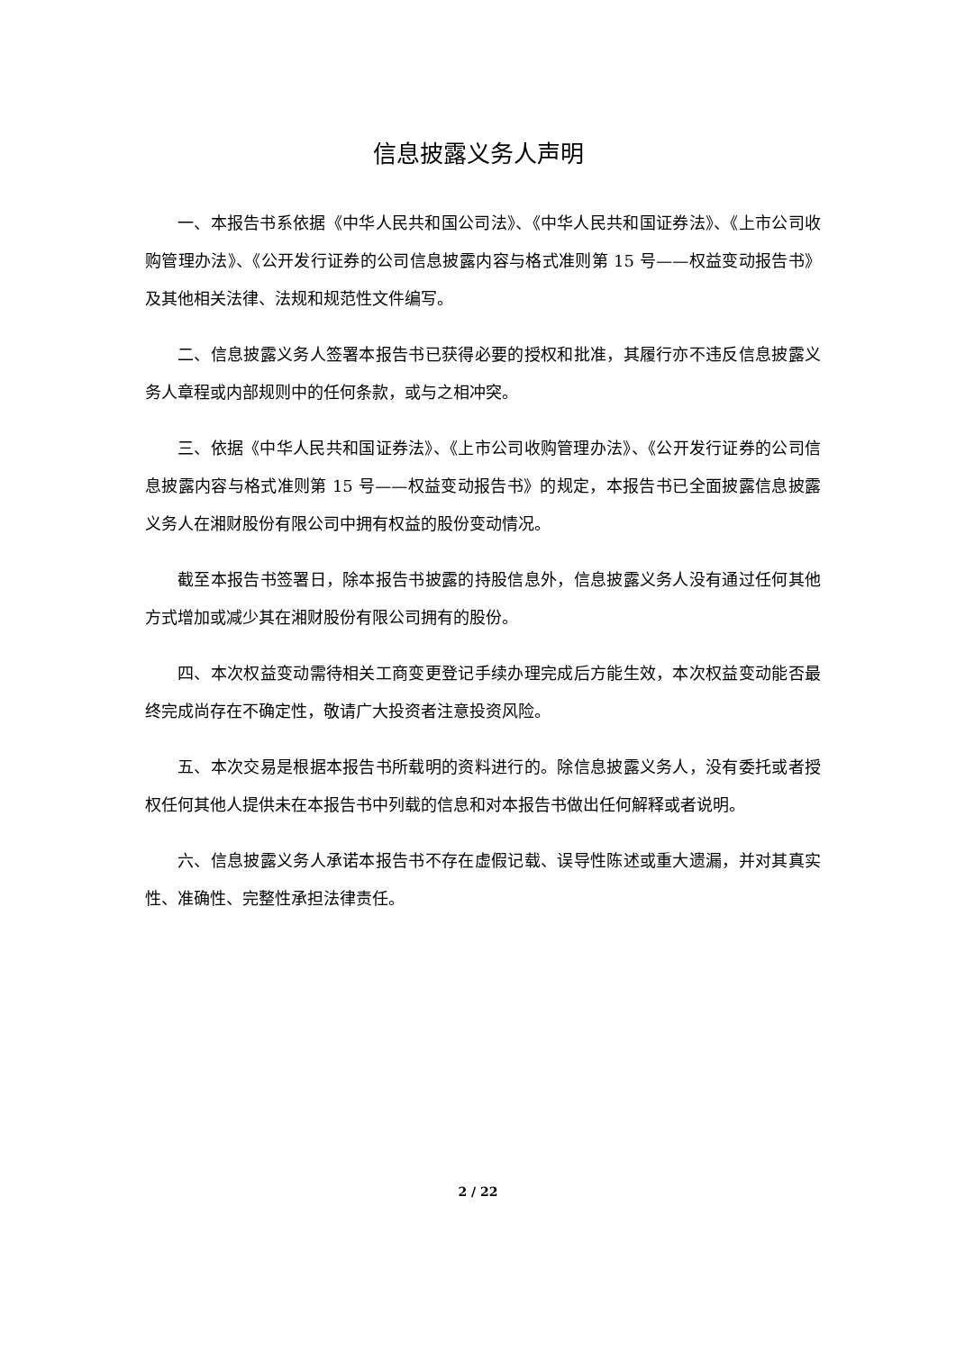信息披露义务人声明
一、本报告书系依据《中华人民共和国公司法》、《中华人民共和国证券法》、《上市公司收购管理办法》、《公开发行证券的公司信息披露内容与格式准则第 15 号——权益变动报告书》及其他相关法律、法规和规范性文件编写。
二、信息披露义务人签署本报告书已获得必要的授权和批准，其履行亦不违反信息披露义务人章程或内部规则中的任何条款，或与之相冲突。
三、依据《中华人民共和国证券法》、《上市公司收购管理办法》、《公开发行证券的公司信息披露内容与格式准则第 15 号——权益变动报告书》的规定，本报告书已全面披露信息披露义务人在湘财股份有限公司中拥有权益的股份变动情况。
截至本报告书签署日，除本报告书披露的持股信息外，信息披露义务人没有通过任何其他方式增加或减少其在湘财股份有限公司拥有的股份。
四、本次权益变动需待相关工商变更登记手续办理完成后方能生效，本次权益变动能否最终完成尚存在不确定性，敬请广大投资者注意投资风险。
五、本次交易是根据本报告书所载明的资料进行的。除信息披露义务人，没有委托或者授权任何其他人提供未在本报告书中列载的信息和对本报告书做出任何解释或者说明。
六、信息披露义务人承诺本报告书不存在虚假记载、误导性陈述或重大遗漏，并对其真实性、准确性、完整性承担法律责任。
2 / 22